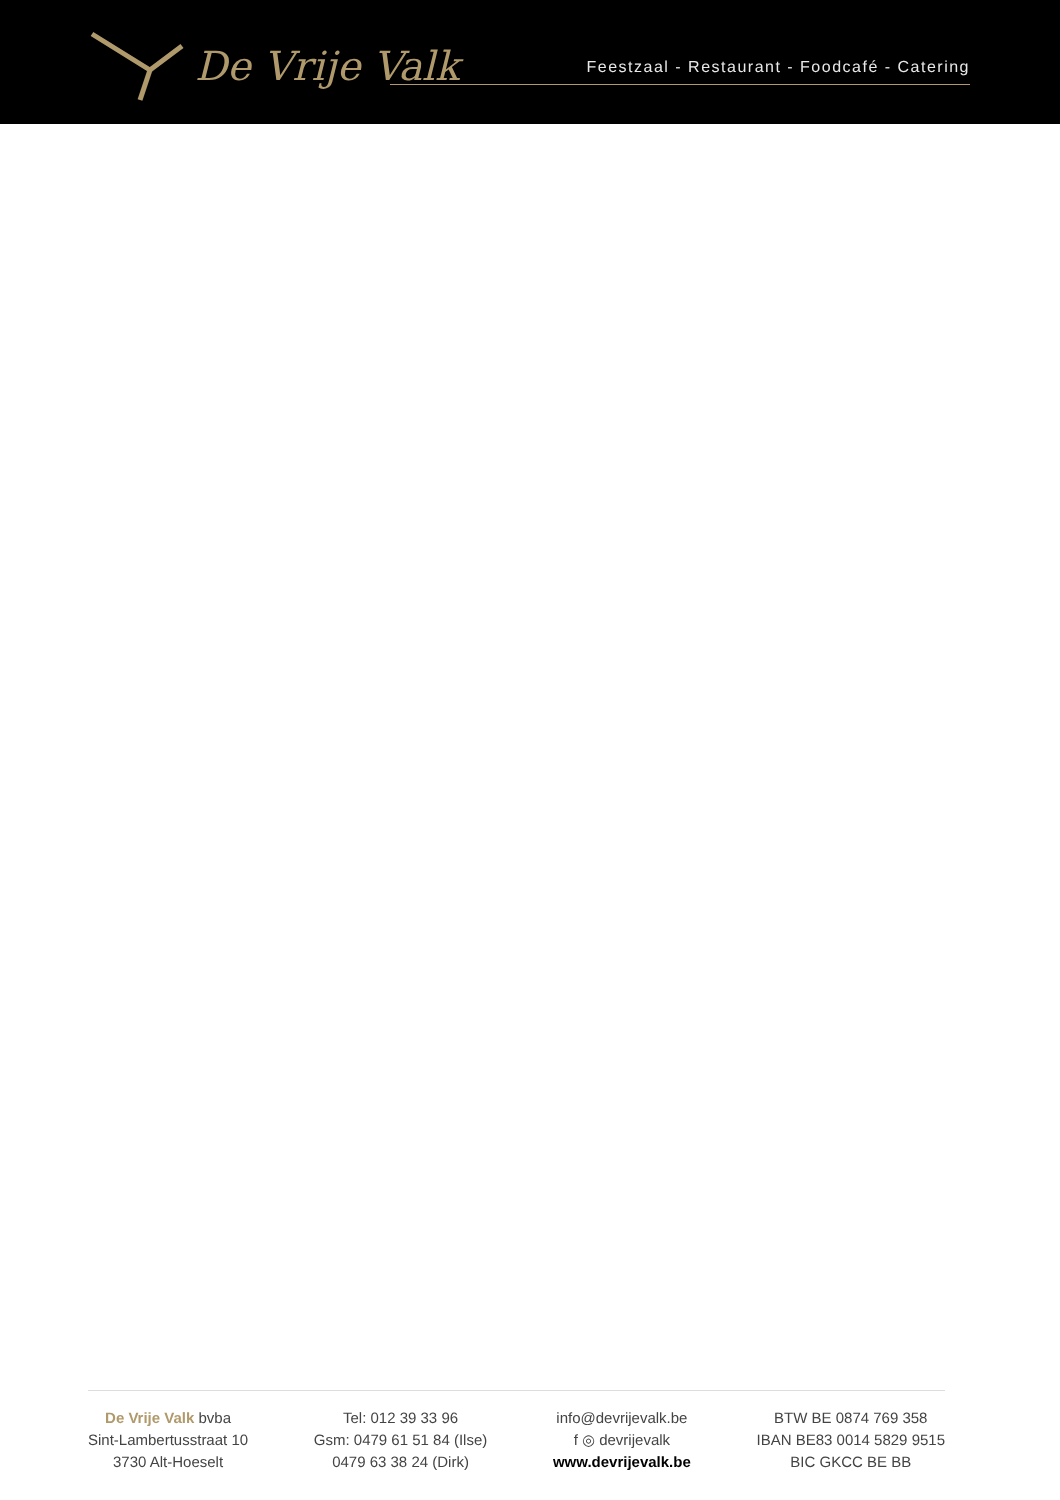De Vrije Valk
Feestzaal - Restaurant - Foodcafé - Catering
De Vrije Valk bvba
Sint-Lambertusstraat 10
3730 Alt-Hoeselt
Tel: 012 39 33 96
Gsm: 0479 61 51 84 (Ilse)
0479 63 38 24 (Dirk)
info@devrijevalk.be
f ◎ devrijevalk
www.devrijevalk.be
BTW BE 0874 769 358
IBAN BE83 0014 5829 9515
BIC GKCC BE BB